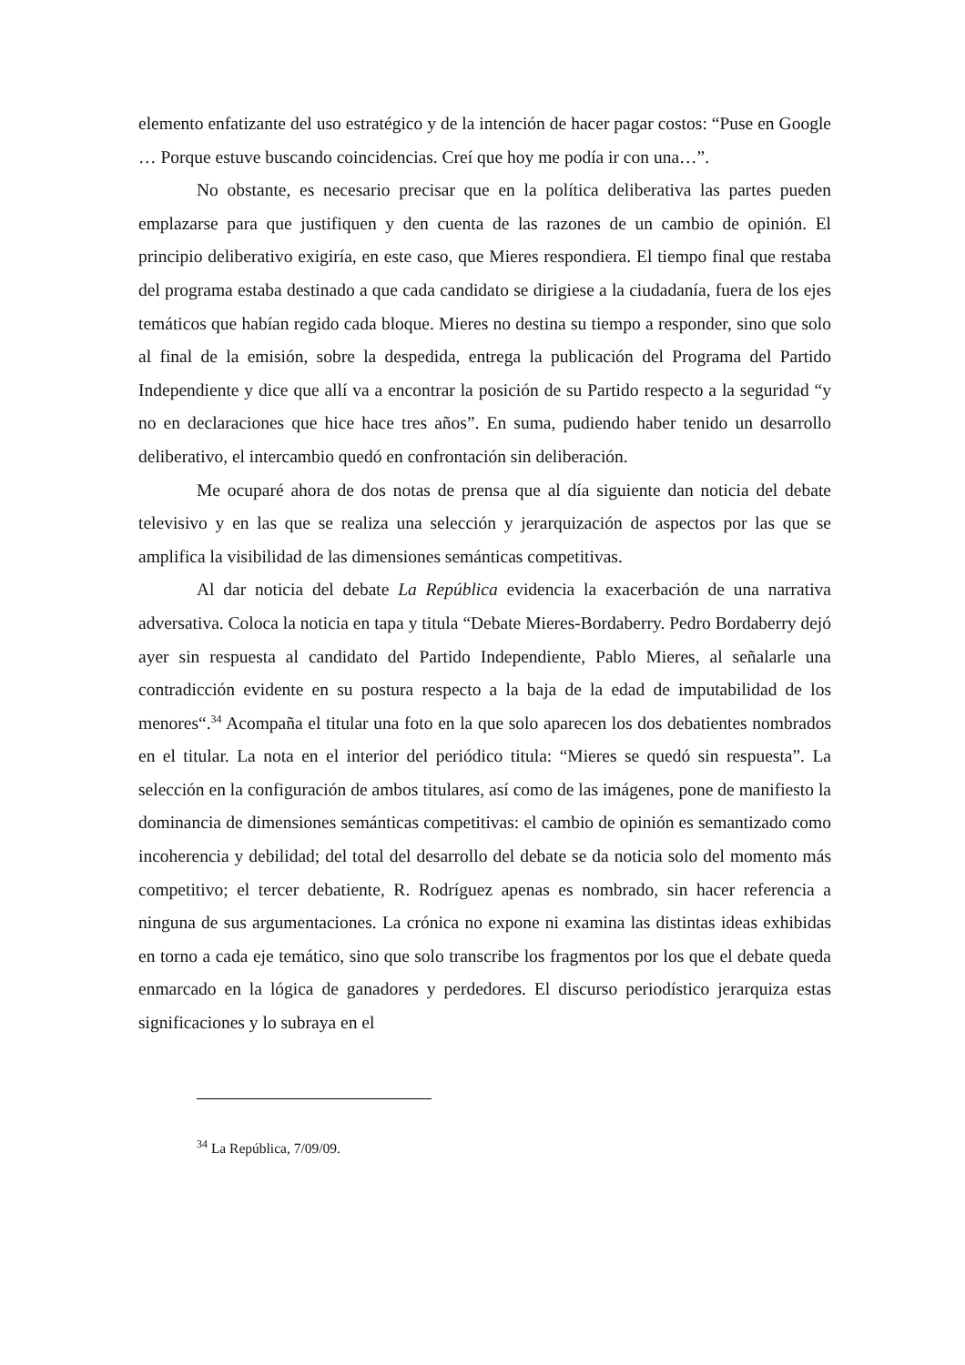elemento enfatizante del uso estratégico y de la intención de hacer pagar costos: “Puse en Google … Porque estuve buscando coincidencias. Creí que hoy me podía ir con una…”.
No obstante, es necesario precisar que en la política deliberativa las partes pueden emplazarse para que justifiquen y den cuenta de las razones de un cambio de opinión. El principio deliberativo exigiría, en este caso, que Mieres respondiera. El tiempo final que restaba del programa estaba destinado a que cada candidato se dirigiese a la ciudadanía, fuera de los ejes temáticos que habían regido cada bloque. Mieres no destina su tiempo a responder, sino que solo al final de la emisión, sobre la despedida, entrega la publicación del Programa del Partido Independiente y dice que allí va a encontrar la posición de su Partido respecto a la seguridad “y no en declaraciones que hice hace tres años”. En suma, pudiendo haber tenido un desarrollo deliberativo, el intercambio quedó en confrontación sin deliberación.
Me ocuparé ahora de dos notas de prensa que al día siguiente dan noticia del debate televisivo y en las que se realiza una selección y jerarquización de aspectos por las que se amplifica la visibilidad de las dimensiones semánticas competitivas.
Al dar noticia del debate La República evidencia la exacerbación de una narrativa adversativa. Coloca la noticia en tapa y titula “Debate Mieres-Bordaberry. Pedro Bordaberry dejó ayer sin respuesta al candidato del Partido Independiente, Pablo Mieres, al señalarle una contradicción evidente en su postura respecto a la baja de la edad de imputabilidad de los menores“.<sup>34</sup> Acompaña el titular una foto en la que solo aparecen los dos debatientes nombrados en el titular. La nota en el interior del periódico titula: “Mieres se quedó sin respuesta”. La selección en la configuración de ambos titulares, así como de las imágenes, pone de manifiesto la dominancia de dimensiones semánticas competitivas: el cambio de opinión es semantizado como incoherencia y debilidad; del total del desarrollo del debate se da noticia solo del momento más competitivo; el tercer debatiente, R. Rodríguez apenas es nombrado, sin hacer referencia a ninguna de sus argumentaciones. La crónica no expone ni examina las distintas ideas exhibidas en torno a cada eje temático, sino que solo transcribe los fragmentos por los que el debate queda enmarcado en la lógica de ganadores y perdedores. El discurso periodístico jerarquiza estas significaciones y lo subraya en el
<sup>34</sup> La República, 7/09/09.